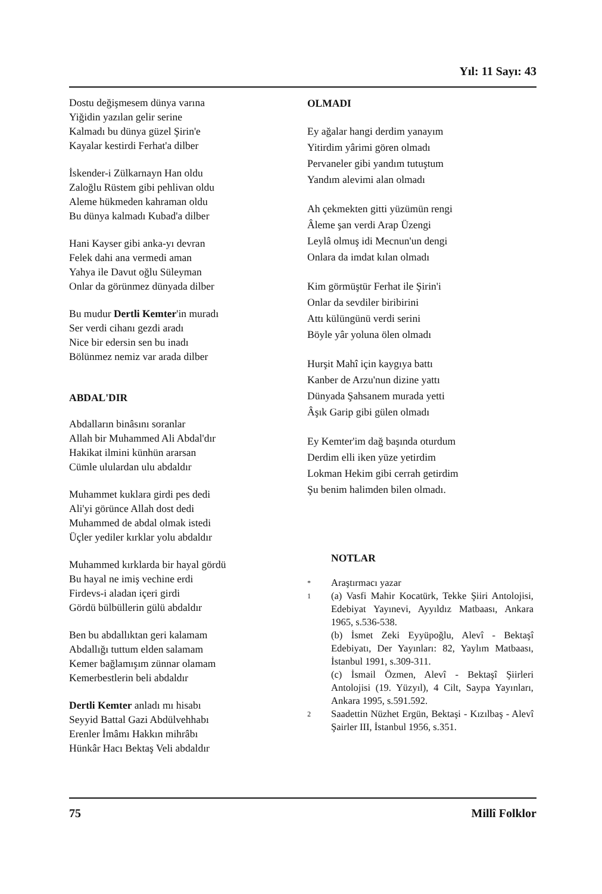Yıl: 11 Sayı: 43
Dostu değişmesem dünya varına
Yiğidin yazılan gelir serine
Kalmadı bu dünya güzel Şirin'e
Kayalar kestirdi Ferhat'a dilber
İskender-i Zülkarnayn Han oldu
Zaloğlu Rüstem gibi pehlivan oldu
Aleme hükmeden kahraman oldu
Bu dünya kalmadı Kubad'a dilber
Hani Kayser gibi anka-yı devran
Felek dahi ana vermedi aman
Yahya ile Davut oğlu Süleyman
Onlar da görünmez dünyada dilber
Bu mudur Dertli Kemter'in muradı
Ser verdi cihanı gezdi aradı
Nice bir edersin sen bu inadı
Bölünmez nemiz var arada dilber
ABDAL'DIR
Abdalların binâsını soranlar
Allah bir Muhammed Ali Abdal'dır
Hakikat ilmini künhün ararsan
Cümle ululardan ulu abdaldır
Muhammet kuklara girdi pes dedi
Ali'yi görünce Allah dost dedi
Muhammed de abdal olmak istedi
Üçler yediler kırklar yolu abdaldır
Muhammed kırklarda bir hayal gördü
Bu hayal ne imiş vechine erdi
Firdevs-i aladan içeri girdi
Gördü bülbüllerin gülü abdaldır
Ben bu abdallıktan geri kalamam
Abdallığı tuttum elden salamam
Kemer bağlamışım zünnar olamam
Kemerbestlerin beli abdaldır
Dertli Kemter anladı mı hisabı
Seyyid Battal Gazi Abdülvehhabı
Erenler İmâmı Hakkın mihrâbı
Hünkâr Hacı Bektaş Veli abdaldır
OLMADI
Ey ağalar hangi derdim yanayım
Yitirdim yârimi gören olmadı
Pervaneler gibi yandım tutuştum
Yandım alevimi alan olmadı
Ah çekmekten gitti yüzümün rengi
Âleme şan verdi Arap Üzengi
Leylâ olmuş idi Mecnun'un dengi
Onlara da imdat kılan olmadı
Kim görmüştür Ferhat ile Şirin'i
Onlar da sevdiler biribirini
Attı külüngünü verdi serini
Böyle yâr yoluna ölen olmadı
Hurşit Mahî için kaygıya battı
Kanber de Arzu'nun dizine yattı
Dünyada Şahsanem murada yetti
Âşık Garip gibi gülen olmadı
Ey Kemter'im dağ başında oturdum
Derdim elli iken yüze yetirdim
Lokman Hekim gibi cerrah getirdim
Şu benim halimden bilen olmadı.
NOTLAR
*
Araştırmacı yazar
1
(a) Vasfi Mahir Kocatürk, Tekke Şiiri Antolojisi, Edebiyat Yayınevi, Ayyıldız Matbaası, Ankara 1965, s.536-538.
(b) İsmet Zeki Eyyüpoğlu, Alevî - Bektaşî Edebiyatı, Der Yayınları: 82, Yaylım Matbaası, İstanbul 1991, s.309-311.
(c) İsmail Özmen, Alevî - Bektaşî Şiirleri Antolojisi (19. Yüzyıl), 4 Cilt, Saypa Yayınları, Ankara 1995, s.591.592.
2
Saadettin Nüzhet Ergün, Bektaşi - Kızılbaş - Alevî Şairler III, İstanbul 1956, s.351.
75 Millî Folklor